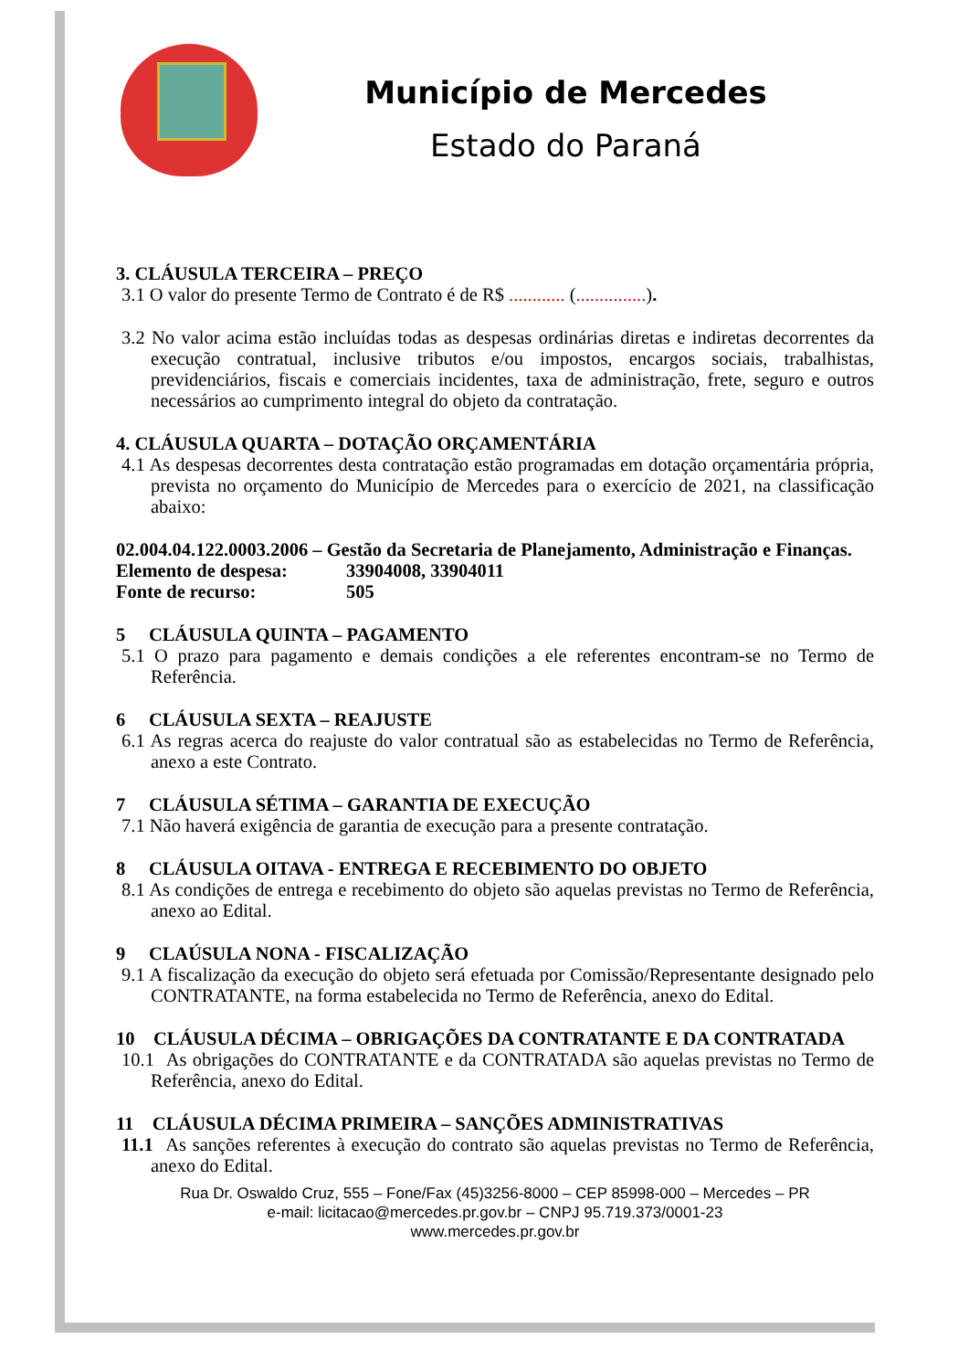Município de Mercedes
Estado do Paraná
3. CLÁUSULA TERCEIRA – PREÇO
3.1 O valor do presente Termo de Contrato é de R$ ............ (...............).
3.2 No valor acima estão incluídas todas as despesas ordinárias diretas e indiretas decorrentes da execução contratual, inclusive tributos e/ou impostos, encargos sociais, trabalhistas, previdenciários, fiscais e comerciais incidentes, taxa de administração, frete, seguro e outros necessários ao cumprimento integral do objeto da contratação.
4. CLÁUSULA QUARTA – DOTAÇÃO ORÇAMENTÁRIA
4.1 As despesas decorrentes desta contratação estão programadas em dotação orçamentária própria, prevista no orçamento do Município de Mercedes para o exercício de 2021, na classificação abaixo:
02.004.04.122.0003.2006 – Gestão da Secretaria de Planejamento, Administração e Finanças.
Elemento de despesa: 33904008, 33904011
Fonte de recurso: 505
5 CLÁUSULA QUINTA – PAGAMENTO
5.1 O prazo para pagamento e demais condições a ele referentes encontram-se no Termo de Referência.
6 CLÁUSULA SEXTA – REAJUSTE
6.1 As regras acerca do reajuste do valor contratual são as estabelecidas no Termo de Referência, anexo a este Contrato.
7 CLÁUSULA SÉTIMA – GARANTIA DE EXECUÇÃO
7.1 Não haverá exigência de garantia de execução para a presente contratação.
8 CLÁUSULA OITAVA - ENTREGA E RECEBIMENTO DO OBJETO
8.1 As condições de entrega e recebimento do objeto são aquelas previstas no Termo de Referência, anexo ao Edital.
9 CLAÚSULA NONA - FISCALIZAÇÃO
9.1 A fiscalização da execução do objeto será efetuada por Comissão/Representante designado pelo CONTRATANTE, na forma estabelecida no Termo de Referência, anexo do Edital.
10 CLÁUSULA DÉCIMA – OBRIGAÇÕES DA CONTRATANTE E DA CONTRATADA
10.1 As obrigações do CONTRATANTE e da CONTRATADA são aquelas previstas no Termo de Referência, anexo do Edital.
11 CLÁUSULA DÉCIMA PRIMEIRA – SANÇÕES ADMINISTRATIVAS
11.1 As sanções referentes à execução do contrato são aquelas previstas no Termo de Referência, anexo do Edital.
Rua Dr. Oswaldo Cruz, 555 – Fone/Fax (45)3256-8000 – CEP 85998-000 – Mercedes – PR
e-mail: licitacao@mercedes.pr.gov.br – CNPJ 95.719.373/0001-23
www.mercedes.pr.gov.br